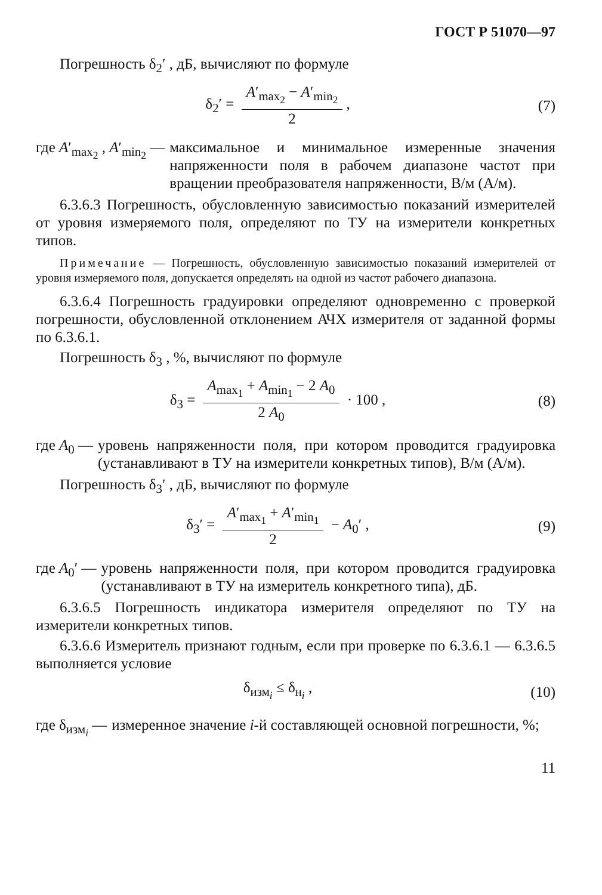ГОСТ Р 51070—97
Погрешность δ<sub>2</sub>′ , дБ, вычисляют по формуле
δ<sub>2</sub>′ = A′<sub>max<sub>2</sub></sub> − A′<sub>min<sub>2</sub></sub> 2, (7)
где A′<sub>max<sub>2</sub></sub> , A′<sub>min<sub>2</sub></sub> — максимальное и минимальное измеренные значения напряженности поля в рабочем диапазоне частот при вращении преобразователя напряженности, В/м (А/м).
6.3.6.3 Погрешность, обусловленную зависимостью показаний измерителей от уровня измеряемого поля, определяют по ТУ на измерители конкретных типов.
Примечание — Погрешность, обусловленную зависимостью показаний измерителей от уровня измеряемого поля, допускается определять на одной из частот рабочего диапазона.
6.3.6.4 Погрешность градуировки определяют одновременно с проверкой погрешности, обусловленной отклонением АЧХ измерителя от заданной формы по 6.3.6.1.
Погрешность δ<sub>3</sub> , %, вычисляют по формуле
δ<sub>3</sub> = A<sub>max<sub>1</sub></sub> + A<sub>min<sub>1</sub></sub> − 2 A<sub>0</sub> 2 A<sub>0</sub> · 100 ,
(8)
где A<sub>0</sub> — уровень напряженности поля, при котором проводится градуировка (устанавливают в ТУ на измерители конкретных типов), В/м (А/м).
Погрешность δ<sub>3</sub>′ , дБ, вычисляют по формуле
δ<sub>3</sub>′ = A′<sub>max<sub>1</sub></sub> + A′<sub>min<sub>1</sub></sub> 2 − A<sub>0</sub>′ ,
(9)
где A<sub>0</sub>′ — уровень напряженности поля, при котором проводится градуировка (устанавливают в ТУ на измеритель конкретного типа), дБ.
6.3.6.5 Погрешность индикатора измерителя определяют по ТУ на измерители конкретных типов.
6.3.6.6 Измеритель признают годным, если при проверке по 6.3.6.1 — 6.3.6.5 выполняется условие
δ<sub>изм<sub>i</sub></sub> ≤ δ<sub>н<sub>i</sub></sub> , (10)
где δ<sub>изм<sub>i</sub></sub> — измеренное значение i-й составляющей основной погрешности, %;
11